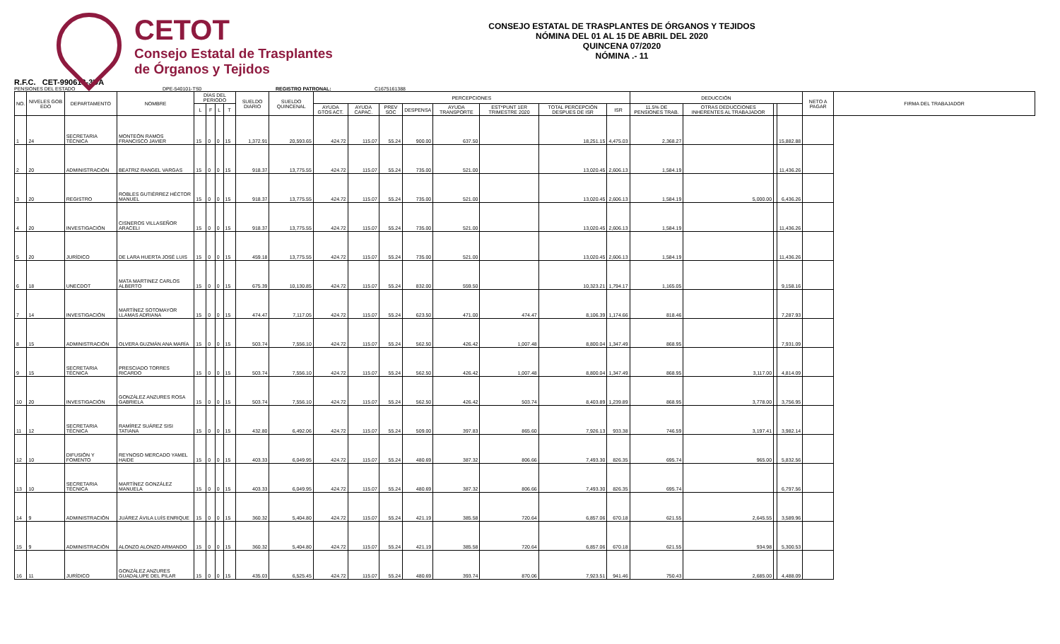CETOT
Consejo Estatal de Trasplantes
de Órganos y Tejidos
CONSEJO ESTATAL DE TRASPLANTES DE ÓRGANOS Y TEJIDOS
NÓMINA DEL 01 AL 15 DE ABRIL DEL 2020
QUINCENA 07/2020
NÓMINA .- 11
R.F.C. CET-990618-3UA
PENSIONES DEL ESTADO DPE-540101-TS0 REGISTRO PATRONAL: C1675161388
| NO. | NIVELES GOB EDO | DEPARTAMENTO | NOMBRE | DÍAS DEL PERIODO | | | | SUELDO DIARIO | SUELDO QUINCENAL | PERCEPCIONES | | | | | | | | DEDUCCIÓN | | | | NETO A PAGAR | FIRMA DEL TRABAJADOR |
| --- | --- | --- | --- | --- | --- | --- | --- | --- | --- | --- | --- | --- | --- | --- | --- | --- | --- | --- | --- | --- | --- | --- | --- |
| | | | | L | F | L | T | | | AYUDA GTOS ACT. | AYUDA CAPAC. | PREV SOC | DESPENSA | AYUDA TRANSPORTE | EST*PUNT 1ER TRIMESTRE 2020 | TOTAL PERCEPCIÓN DESPUES DE ISR | ISR | 11.5% DE PENSIONES TRAB. | OTRAS DEDUCCIONES INHERENTES AL TRABAJADOR | | | | |
| 1 | 24 | SECRETARIA TÉCNICA | MONTEÓN RAMOS FRANCISCO JAVIER | 15 | 0 | 0 | 15 | 1,372.91 | 20,593.65 | 424.72 | 115.07 | 55.24 | 900.00 | 637.50 | | 18,251.15 | 4,475.03 | 2,368.27 | | | 15,882.88 | | |
| 2 | 20 | ADMINISTRACIÓN | BEATRIZ RANGEL VARGAS | 15 | 0 | 0 | 15 | 918.37 | 13,775.55 | 424.72 | 115.07 | 55.24 | 735.00 | 521.00 | | 13,020.45 | 2,606.13 | 1,584.19 | | | 11,436.26 | | |
| 3 | 20 | REGISTRO | ROBLES GUTIÉRREZ HÉCTOR MANUEL | 15 | 0 | 0 | 15 | 918.37 | 13,775.55 | 424.72 | 115.07 | 55.24 | 735.00 | 521.00 | | 13,020.45 | 2,606.13 | 1,584.19 | 5,000.00 | | 6,436.26 | | |
| 4 | 20 | INVESTIGACIÓN | CISNEROS VILLASEÑOR ARACELI | 15 | 0 | 0 | 15 | 918.37 | 13,775.55 | 424.72 | 115.07 | 55.24 | 735.00 | 521.00 | | 13,020.45 | 2,606.13 | 1,584.19 | | | 11,436.26 | | |
| 5 | 20 | JURÍDICO | DE LARA HUERTA JOSÉ LUIS | 15 | 0 | 0 | 15 | 459.18 | 13,775.55 | 424.72 | 115.07 | 55.24 | 735.00 | 521.00 | | 13,020.45 | 2,606.13 | 1,584.19 | | | 11,436.26 | | |
| 6 | 18 | UNECDOT | MATA MARTINEZ CARLOS ALBERTO | 15 | 0 | 0 | 15 | 675.39 | 10,130.85 | 424.72 | 115.07 | 55.24 | 832.00 | 559.50 | | 10,323.21 | 1,794.17 | 1,165.05 | | | 9,158.16 | | |
| 7 | 14 | INVESTIGACIÓN | MARTÍNEZ SOTOMAYOR LLAMAS ADRIANA | 15 | 0 | 0 | 15 | 474.47 | 7,117.05 | 424.72 | 115.07 | 55.24 | 623.50 | 471.00 | 474.47 | 8,106.39 | 1,174.66 | 818.46 | | | 7,287.93 | | |
| 8 | 15 | ADMINISTRACIÓN | OLVERA GUZMÁN ANA MARÍA | 15 | 0 | 0 | 15 | 503.74 | 7,556.10 | 424.72 | 115.07 | 55.24 | 562.50 | 426.42 | 1,007.48 | 8,800.04 | 1,347.49 | 868.95 | | | 7,931.09 | | |
| 9 | 15 | SECRETARIA TÉCNICA | PRESCIADO TORRES RICARDO | 15 | 0 | 0 | 15 | 503.74 | 7,556.10 | 424.72 | 115.07 | 55.24 | 562.50 | 426.42 | 1,007.48 | 8,800.04 | 1,347.49 | 868.95 | 3,117.00 | | 4,814.09 | | |
| 10 | 20 | INVESTIGACIÓN | GONZÁLEZ ANZURES ROSA GABRIELA | 15 | 0 | 0 | 15 | 503.74 | 7,556.10 | 424.72 | 115.07 | 55.24 | 562.50 | 426.42 | 503.74 | 8,403.89 | 1,239.89 | 868.95 | 3,778.00 | | 3,756.95 | | |
| 11 | 12 | SECRETARIA TÉCNICA | RAMÍREZ SUÁREZ SISI TATIANA | 15 | 0 | 0 | 15 | 432.80 | 6,492.06 | 424.72 | 115.07 | 55.24 | 509.00 | 397.83 | 865.60 | 7,926.13 | 933.38 | 746.59 | 3,197.41 | | 3,982.14 | | |
| 12 | 10 | DIFUSIÓN Y FOMENTO | REYNOSO MERCADO YAMEL HAIDE | 15 | 0 | 0 | 15 | 403.33 | 6,049.95 | 424.72 | 115.07 | 55.24 | 480.69 | 387.32 | 806.66 | 7,493.30 | 826.35 | 695.74 | 965.00 | | 5,832.56 | | |
| 13 | 10 | SECRETARIA TÉCNICA | MARTÍNEZ GONZÁLEZ MANUELA | 15 | 0 | 0 | 15 | 403.33 | 6,049.95 | 424.72 | 115.07 | 55.24 | 480.69 | 387.32 | 806.66 | 7,493.30 | 826.35 | 695.74 | | | 6,797.56 | | |
| 14 | 9 | ADMINISTRACIÓN | JUÁREZ ÁVILA LUÍS ENRIQUE | 15 | 0 | 0 | 15 | 360.32 | 5,404.80 | 424.72 | 115.07 | 55.24 | 421.19 | 385.58 | 720.64 | 6,857.06 | 670.18 | 621.55 | 2,645.55 | | 3,589.96 | | |
| 15 | 9 | ADMINISTRACIÓN | ALONZO ALONZO ARMANDO | 15 | 0 | 0 | 15 | 360.32 | 5,404.80 | 424.72 | 115.07 | 55.24 | 421.19 | 385.58 | 720.64 | 6,857.06 | 670.18 | 621.55 | 934.98 | | 5,300.53 | | |
| 16 | 11 | JURÍDICO | GONZÁLEZ ANZURES GUADALUPE DEL PILAR | 15 | 0 | 0 | 15 | 435.03 | 6,525.45 | 424.72 | 115.07 | 55.24 | 480.69 | 393.74 | 870.06 | 7,923.51 | 941.46 | 750.43 | 2,685.00 | | 4,488.09 | | |